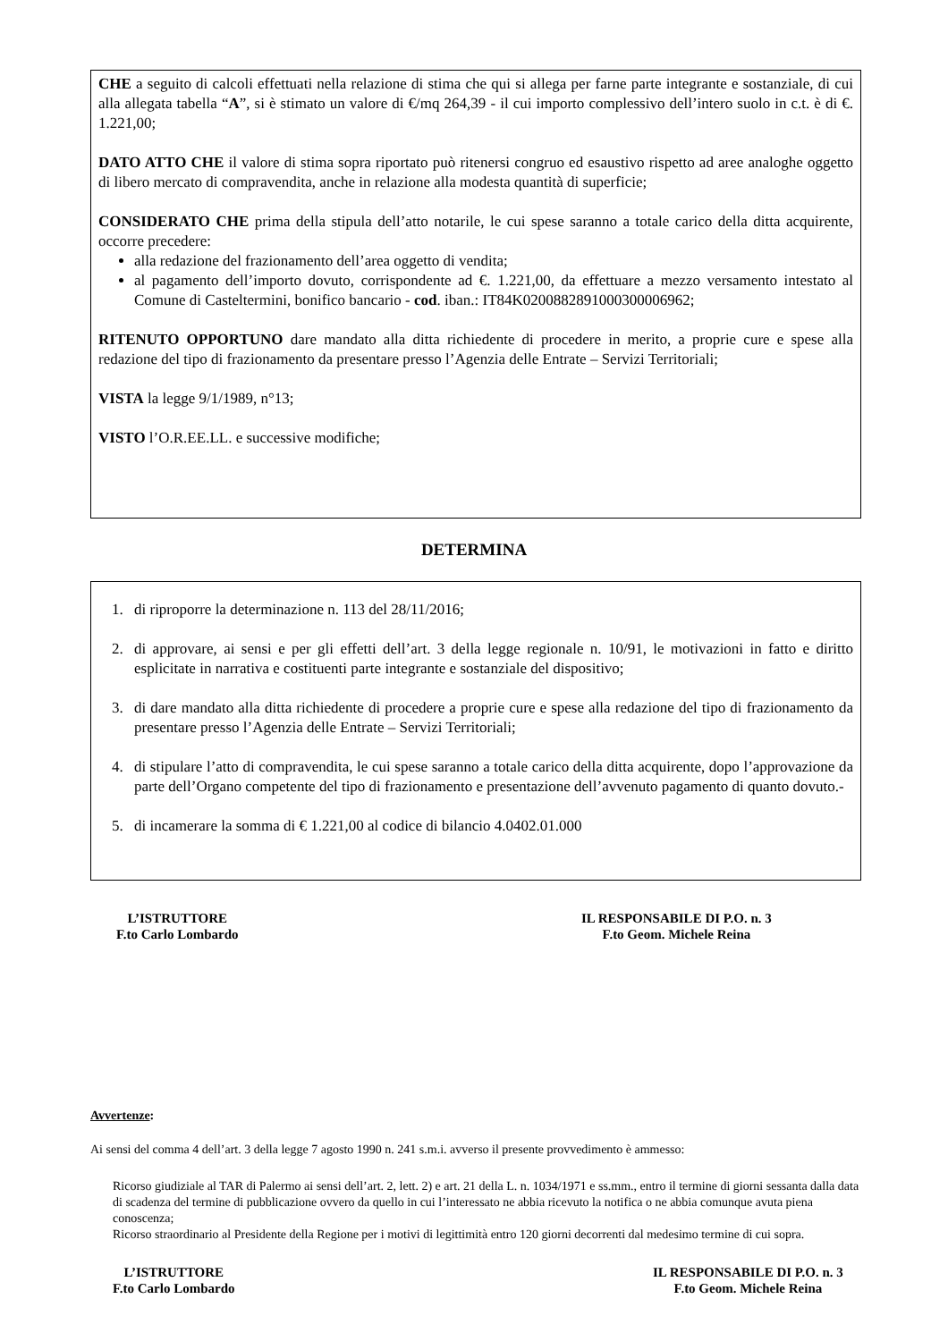CHE a seguito di calcoli effettuati nella relazione di stima che qui si allega per farne parte integrante e sostanziale, di cui alla allegata tabella “A”, si è stimato un valore di €/mq 264,39 - il cui importo complessivo dell’intero suolo in c.t. è di €. 1.221,00;
DATO ATTO CHE il valore di stima sopra riportato può ritenersi congruo ed esaustivo rispetto ad aree analoghe oggetto di libero mercato di compravendita, anche in relazione alla modesta quantità di superficie;
CONSIDERATO CHE prima della stipula dell’atto notarile, le cui spese saranno a totale carico della ditta acquirente, occorre precedere:
alla redazione del frazionamento dell’area oggetto di vendita;
al pagamento dell’importo dovuto, corrispondente ad €. 1.221,00, da effettuare a mezzo versamento intestato al Comune di Casteltermini, bonifico bancario - cod. iban.: IT84K0200882891000300006962;
RITENUTO OPPORTUNO dare mandato alla ditta richiedente di procedere in merito, a proprie cure e spese alla redazione del tipo di frazionamento da presentare presso l’Agenzia delle Entrate – Servizi Territoriali;
VISTA la legge 9/1/1989, n°13;
VISTO l’O.R.EE.LL. e successive modifiche;
DETERMINA
1. di riproporre la determinazione n. 113 del 28/11/2016;
2. di approvare, ai sensi e per gli effetti dell’art. 3 della legge regionale n. 10/91, le motivazioni in fatto e diritto esplicitate in narrativa e costituenti parte integrante e sostanziale del dispositivo;
3. di dare mandato alla ditta richiedente di procedere a proprie cure e spese alla redazione del tipo di frazionamento da presentare presso l’Agenzia delle Entrate – Servizi Territoriali;
4. di stipulare l’atto di compravendita, le cui spese saranno a totale carico della ditta acquirente, dopo l’approvazione da parte dell’Organo competente del tipo di frazionamento e presentazione dell’avvenuto pagamento di quanto dovuto.-
5. di incamerare la somma di € 1.221,00 al codice di bilancio 4.0402.01.000
L’ISTRUTTORE
F.to Carlo Lombardo
IL RESPONSABILE DI P.O. n. 3
F.to Geom. Michele Reina
Avvertenze:
Ai sensi del comma 4 dell’art. 3 della legge 7 agosto 1990 n. 241 s.m.i. avverso il presente provvedimento è ammesso:
Ricorso giudiziale al TAR di Palermo ai sensi dell’art. 2, lett. 2) e art. 21 della L. n. 1034/1971 e ss.mm., entro il termine di giorni sessanta dalla data di scadenza del termine di pubblicazione ovvero da quello in cui l’interessato ne abbia ricevuto la notifica o ne abbia comunque avuta piena conoscenza;
Ricorso straordinario al Presidente della Regione per i motivi di legittimità entro 120 giorni decorrenti dal medesimo termine di cui sopra.
L’ISTRUTTORE
F.to Carlo Lombardo
IL RESPONSABILE DI P.O. n. 3
F.to Geom. Michele Reina